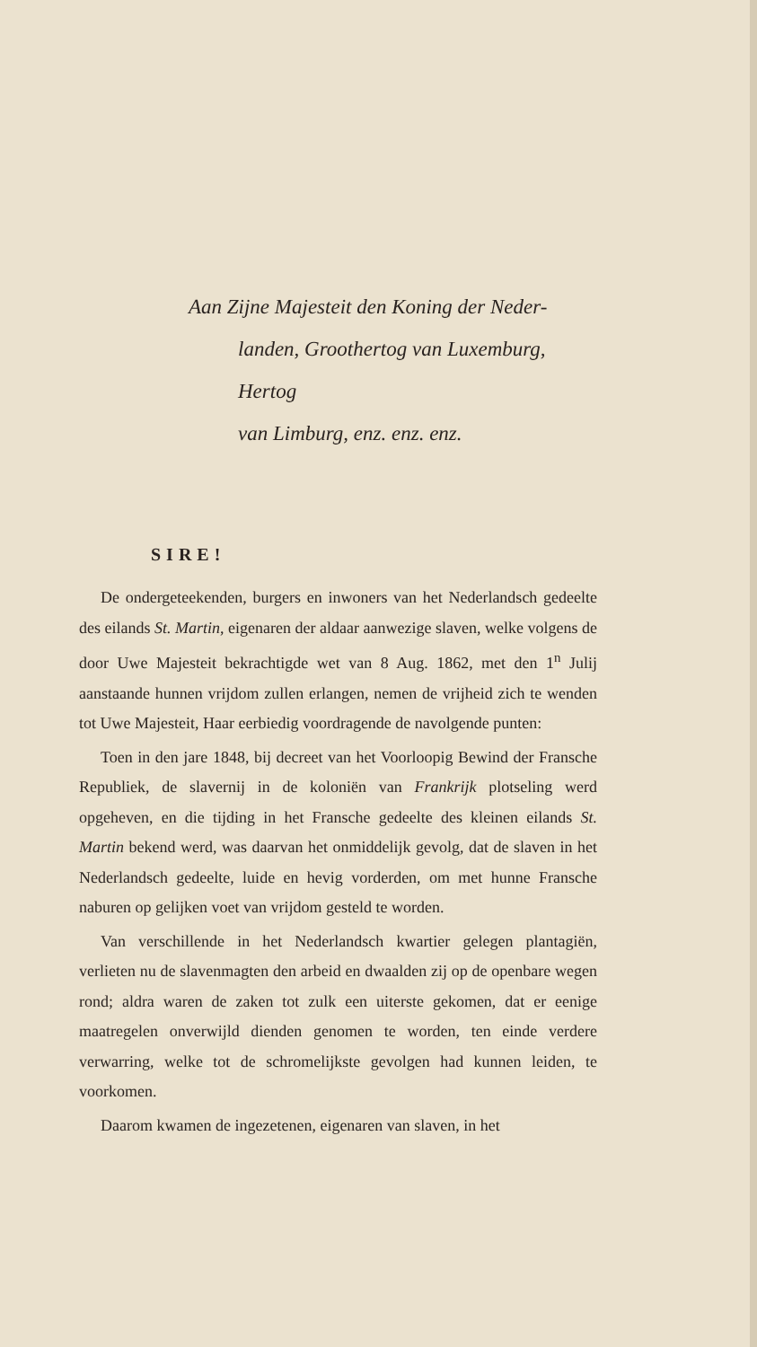Aan Zijne Majesteit den Koning der Neder-
landen, Groothertog van Luxemburg, Hertog
van Limburg, enz. enz. enz.
SIRE!
De ondergeteekenden, burgers en inwoners van het Nederlandsch gedeelte des eilands St. Martin, eigenaren der aldaar aanwezige slaven, welke volgens de door Uwe Majesteit bekrachtigde wet van 8 Aug. 1862, met den 1<sup>n</sup> Julij aanstaande hunnen vrijdom zullen erlangen, nemen de vrijheid zich te wenden tot Uwe Majesteit, Haar eerbiedig voordragende de navolgende punten:
Toen in den jare 1848, bij decreet van het Voorloopig Bewind der Fransche Republiek, de slavernij in de koloniën van Frankrijk plotseling werd opgeheven, en die tijding in het Fransche gedeelte des kleinen eilands St. Martin bekend werd, was daarvan het onmiddelijk gevolg, dat de slaven in het Nederlandsch gedeelte, luide en hevig vorderden, om met hunne Fransche naburen op gelijken voet van vrijdom gesteld te worden.
Van verschillende in het Nederlandsch kwartier gelegen plantagiën, verlieten nu de slavenmagten den arbeid en dwaalden zij op de openbare wegen rond; aldra waren de zaken tot zulk een uiterste gekomen, dat er eenige maatregelen onverwijld dienden genomen te worden, ten einde verdere verwarring, welke tot de schromelijkste gevolgen had kunnen leiden, te voorkomen.
Daarom kwamen de ingezetenen, eigenaren van slaven, in het